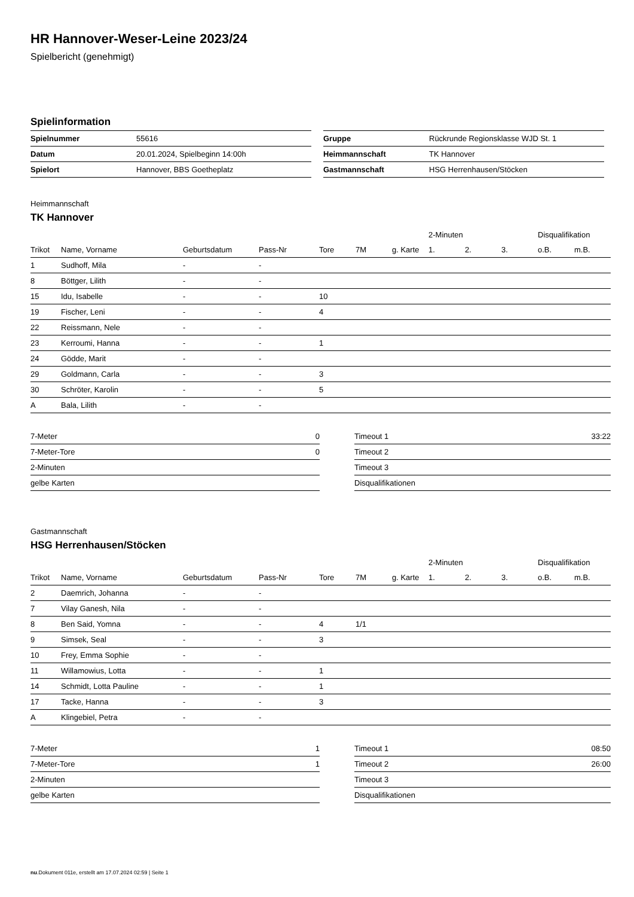HR Hannover-Weser-Leine 2023/24
Spielbericht (genehmigt)
Spielinformation
| Spielnummer | 55616 |
| Datum | 20.01.2024, Spielbeginn 14:00h |
| Spielort | Hannover, BBS Goetheplatz |
| Gruppe | Rückrunde Regionsklasse WJD St. 1 |
| Heimmannschaft | TK Hannover |
| Gastmannschaft | HSG Herrenhausen/Stöcken |
Heimmannschaft
TK Hannover
| | | | | | | | 2-Minuten | | | Disqualifikation | |
| --- | --- | --- | --- | --- | --- | --- | --- | --- | --- | --- | --- |
| Trikot | Name, Vorname | Geburtsdatum | Pass-Nr | Tore | 7M | g. Karte | 1. | 2. | 3. | o.B. | m.B. |
| 1 | Sudhoff, Mila | - | - | | | | | | | | |
| 8 | Böttger, Lilith | - | - | | | | | | | | |
| 15 | Idu, Isabelle | - | - | 10 | | | | | | | |
| 19 | Fischer, Leni | - | - | 4 | | | | | | | |
| 22 | Reissmann, Nele | - | - | | | | | | | | |
| 23 | Kerroumi, Hanna | - | - | 1 | | | | | | | |
| 24 | Gödde, Marit | - | - | | | | | | | | |
| 29 | Goldmann, Carla | - | - | 3 | | | | | | | |
| 30 | Schröter, Karolin | - | - | 5 | | | | | | | |
| A | Bala, Lilith | - | - | | | | | | | | |
| 7-Meter | 0 |
| 7-Meter-Tore | 0 |
| 2-Minuten | |
| gelbe Karten | |
| Timeout 1 | 33:22 |
| Timeout 2 | |
| Timeout 3 | |
| Disqualifikationen | |
Gastmannschaft
HSG Herrenhausen/Stöcken
| | | | | | | | 2-Minuten | | | Disqualifikation | |
| --- | --- | --- | --- | --- | --- | --- | --- | --- | --- | --- | --- |
| Trikot | Name, Vorname | Geburtsdatum | Pass-Nr | Tore | 7M | g. Karte | 1. | 2. | 3. | o.B. | m.B. |
| 2 | Daemrich, Johanna | - | - | | | | | | | | |
| 7 | Vilay Ganesh, Nila | - | - | | | | | | | | |
| 8 | Ben Said, Yomna | - | - | 4 | 1/1 | | | | | | |
| 9 | Simsek, Seal | - | - | 3 | | | | | | | |
| 10 | Frey, Emma Sophie | - | - | | | | | | | | |
| 11 | Willamowius, Lotta | - | - | 1 | | | | | | | |
| 14 | Schmidt, Lotta Pauline | - | - | 1 | | | | | | | |
| 17 | Tacke, Hanna | - | - | 3 | | | | | | | |
| A | Klingebiel, Petra | - | - | | | | | | | | |
| 7-Meter | 1 |
| 7-Meter-Tore | 1 |
| 2-Minuten | |
| gelbe Karten | |
| Timeout 1 | 08:50 |
| Timeout 2 | 26:00 |
| Timeout 3 | |
| Disqualifikationen | |
nu.Dokument 011e, erstellt am 17.07.2024 02:59 | Seite 1